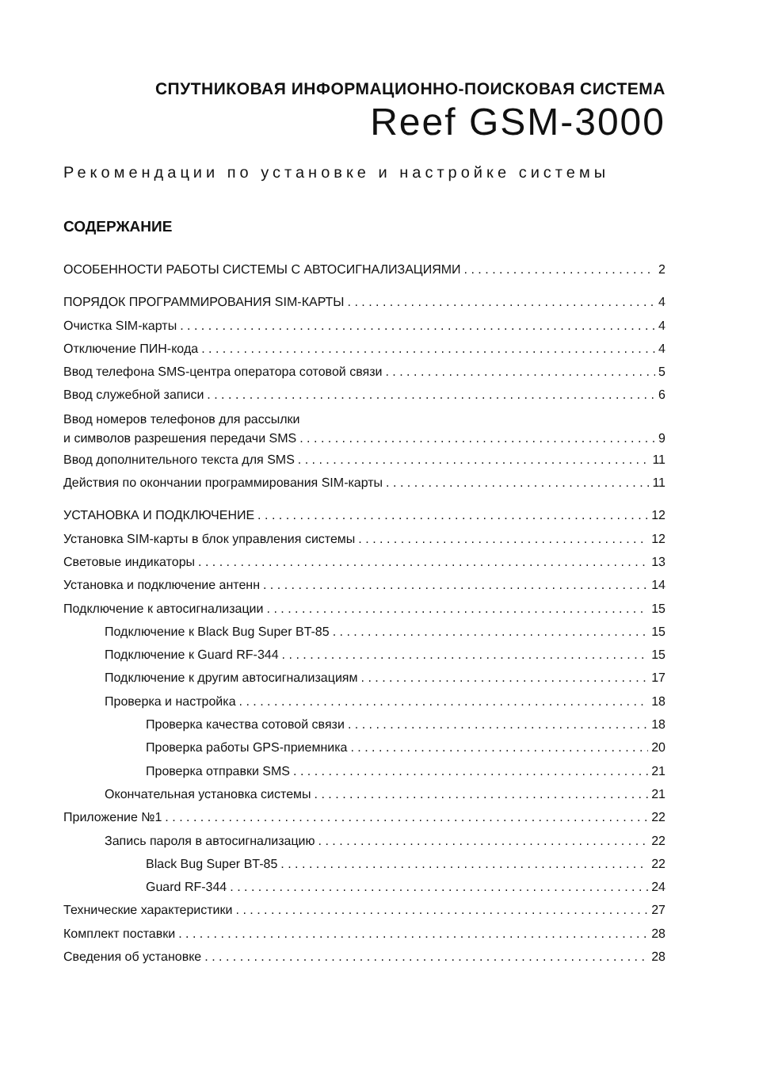СПУТНИКОВАЯ ИНФОРМАЦИОННО-ПОИСКОВАЯ СИСТЕМА
Reef GSM-3000
Рекомендации по установке и настройке системы
СОДЕРЖАНИЕ
ОСОБЕННОСТИ РАБОТЫ СИСТЕМЫ С АВТОСИГНАЛИЗАЦИЯМИ 2
ПОРЯДОК ПРОГРАММИРОВАНИЯ SIM-КАРТЫ 4
Очистка SIM-карты 4
Отключение ПИН-кода 4
Ввод телефона SMS-центра оператора сотовой связи 5
Ввод служебной записи 6
Ввод номеров телефонов для рассылки
и символов разрешения передачи SMS 9
Ввод дополнительного текста для SMS 11
Действия по окончании программирования SIM-карты 11
УСТАНОВКА И ПОДКЛЮЧЕНИЕ 12
Установка SIM-карты в блок управления системы 12
Световые индикаторы 13
Установка и подключение антенн 14
Подключение к автосигнализации 15
Подключение к Black Bug Super BT-85 15
Подключение к Guard RF-344 15
Подключение к другим автосигнализациям 17
Проверка и настройка 18
Проверка качества сотовой связи 18
Проверка работы GPS-приемника 20
Проверка отправки SMS 21
Окончательная установка системы 21
Приложение №1 22
Запись пароля в автосигнализацию 22
Black Bug Super BT-85 22
Guard RF-344 24
Технические характеристики 27
Комплект поставки 28
Сведения об установке 28